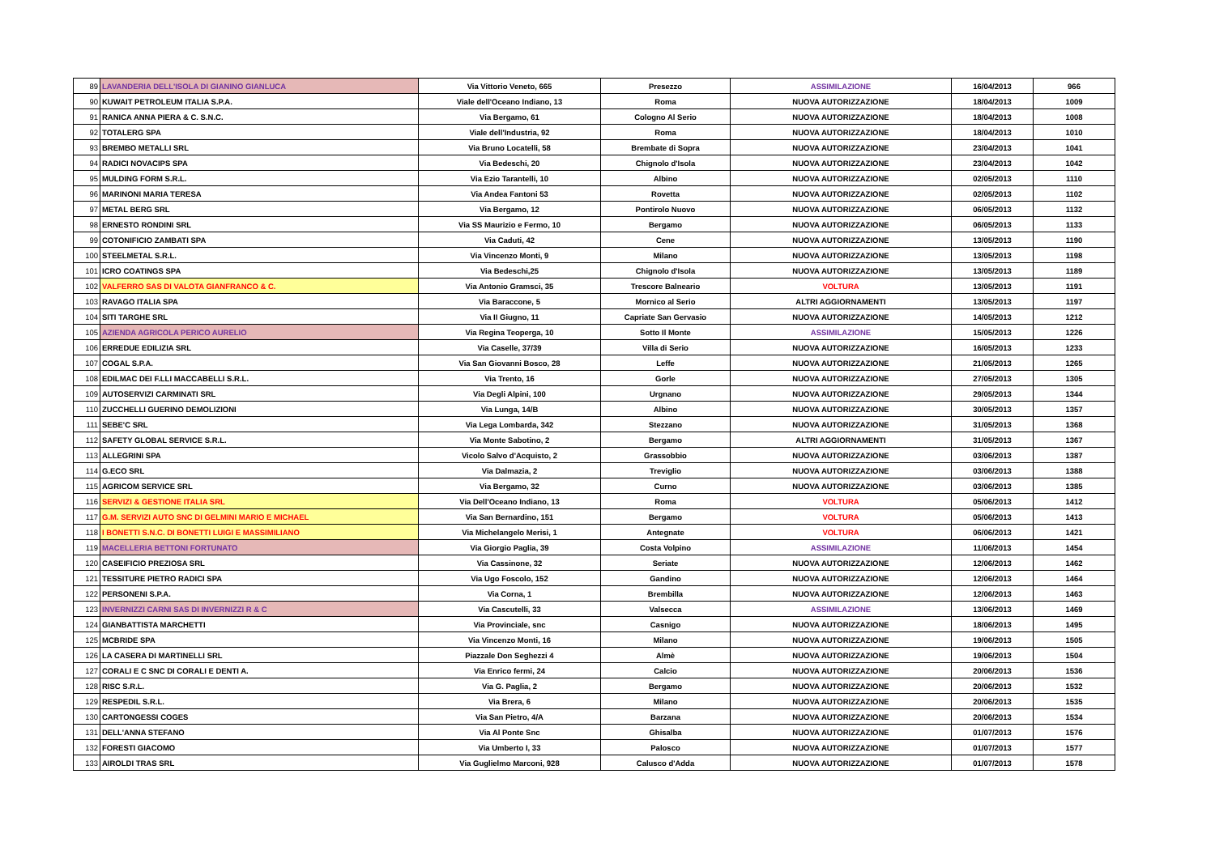| 89 | LAVANDERIA DELL'ISOLA DI GIANINO GIANLUCA | Via Vittorio Veneto, 665 | Presezzo | ASSIMILAZIONE | 16/04/2013 | 966 |
| 90 | KUWAIT PETROLEUM ITALIA S.P.A. | Viale dell'Oceano Indiano, 13 | Roma | NUOVA AUTORIZZAZIONE | 18/04/2013 | 1009 |
| 91 | RANICA ANNA PIERA & C. S.N.C. | Via Bergamo, 61 | Cologno Al Serio | NUOVA AUTORIZZAZIONE | 18/04/2013 | 1008 |
| 92 | TOTALERG SPA | Viale dell'Industria, 92 | Roma | NUOVA AUTORIZZAZIONE | 18/04/2013 | 1010 |
| 93 | BREMBO METALLI SRL | Via Bruno Locatelli, 58 | Brembate di Sopra | NUOVA AUTORIZZAZIONE | 23/04/2013 | 1041 |
| 94 | RADICI NOVACIPS SPA | Via Bedeschi, 20 | Chignolo d'Isola | NUOVA AUTORIZZAZIONE | 23/04/2013 | 1042 |
| 95 | MULDING FORM S.R.L. | Via Ezio Tarantelli, 10 | Albino | NUOVA AUTORIZZAZIONE | 02/05/2013 | 1110 |
| 96 | MARINONI MARIA TERESA | Via Andea Fantoni 53 | Rovetta | NUOVA AUTORIZZAZIONE | 02/05/2013 | 1102 |
| 97 | METAL BERG SRL | Via Bergamo, 12 | Pontirolo Nuovo | NUOVA AUTORIZZAZIONE | 06/05/2013 | 1132 |
| 98 | ERNESTO RONDINI SRL | Via SS Maurizio e Fermo, 10 | Bergamo | NUOVA AUTORIZZAZIONE | 06/05/2013 | 1133 |
| 99 | COTONIFICIO ZAMBATI SPA | Via Caduti, 42 | Cene | NUOVA AUTORIZZAZIONE | 13/05/2013 | 1190 |
| 100 | STEELMETAL S.R.L. | Via Vincenzo Monti, 9 | Milano | NUOVA AUTORIZZAZIONE | 13/05/2013 | 1198 |
| 101 | ICRO COATINGS SPA | Via Bedeschi,25 | Chignolo d'Isola | NUOVA AUTORIZZAZIONE | 13/05/2013 | 1189 |
| 102 | VALFERRO SAS DI VALOTA GIANFRANCO & C. | Via Antonio Gramsci, 35 | Trescore Balneario | VOLTURA | 13/05/2013 | 1191 |
| 103 | RAVAGO ITALIA SPA | Via Baraccone, 5 | Mornico al Serio | ALTRI AGGIORNAMENTI | 13/05/2013 | 1197 |
| 104 | SITI TARGHE SRL | Via II Giugno, 11 | Capriate San Gervasio | NUOVA AUTORIZZAZIONE | 14/05/2013 | 1212 |
| 105 | AZIENDA AGRICOLA PERICO AURELIO | Via Regina Teoperga, 10 | Sotto Il Monte | ASSIMILAZIONE | 15/05/2013 | 1226 |
| 106 | ERREDUE EDILIZIA SRL | Via Caselle, 37/39 | Villa di Serio | NUOVA AUTORIZZAZIONE | 16/05/2013 | 1233 |
| 107 | COGAL S.P.A. | Via San Giovanni Bosco, 28 | Leffe | NUOVA AUTORIZZAZIONE | 21/05/2013 | 1265 |
| 108 | EDILMAC DEI F.LLI MACCABELLI S.R.L. | Via Trento, 16 | Gorle | NUOVA AUTORIZZAZIONE | 27/05/2013 | 1305 |
| 109 | AUTOSERVIZI CARMINATI SRL | Via Degli Alpini, 100 | Urgnano | NUOVA AUTORIZZAZIONE | 29/05/2013 | 1344 |
| 110 | ZUCCHELLI GUERINO DEMOLIZIONI | Via Lunga, 14/B | Albino | NUOVA AUTORIZZAZIONE | 30/05/2013 | 1357 |
| 111 | SEBE'C SRL | Via Lega Lombarda, 342 | Stezzano | NUOVA AUTORIZZAZIONE | 31/05/2013 | 1368 |
| 112 | SAFETY GLOBAL SERVICE S.R.L. | Via Monte Sabotino, 2 | Bergamo | ALTRI AGGIORNAMENTI | 31/05/2013 | 1367 |
| 113 | ALLEGRINI SPA | Vicolo Salvo d'Acquisto, 2 | Grassobbio | NUOVA AUTORIZZAZIONE | 03/06/2013 | 1387 |
| 114 | G.ECO SRL | Via Dalmazia, 2 | Treviglio | NUOVA AUTORIZZAZIONE | 03/06/2013 | 1388 |
| 115 | AGRICOM SERVICE SRL | Via Bergamo, 32 | Curno | NUOVA AUTORIZZAZIONE | 03/06/2013 | 1385 |
| 116 | SERVIZI & GESTIONE ITALIA SRL | Via Dell'Oceano Indiano, 13 | Roma | VOLTURA | 05/06/2013 | 1412 |
| 117 | G.M. SERVIZI AUTO SNC DI GELMINI MARIO E MICHAEL | Via San Bernardino, 151 | Bergamo | VOLTURA | 05/06/2013 | 1413 |
| 118 | I BONETTI S.N.C. DI BONETTI LUIGI E MASSIMILIANO | Via Michelangelo Merisi, 1 | Antegnate | VOLTURA | 06/06/2013 | 1421 |
| 119 | MACELLERIA BETTONI FORTUNATO | Via Giorgio Paglia, 39 | Costa Volpino | ASSIMILAZIONE | 11/06/2013 | 1454 |
| 120 | CASEIFICIO PREZIOSA SRL | Via Cassinone, 32 | Seriate | NUOVA AUTORIZZAZIONE | 12/06/2013 | 1462 |
| 121 | TESSITURE PIETRO RADICI SPA | Via Ugo Foscolo, 152 | Gandino | NUOVA AUTORIZZAZIONE | 12/06/2013 | 1464 |
| 122 | PERSONENI S.P.A. | Via Corna, 1 | Brembilla | NUOVA AUTORIZZAZIONE | 12/06/2013 | 1463 |
| 123 | INVERNIZZI CARNI SAS DI INVERNIZZI R & C | Via Cascutelli, 33 | Valsecca | ASSIMILAZIONE | 13/06/2013 | 1469 |
| 124 | GIANBATTISTA MARCHETTI | Via Provinciale, snc | Casnigo | NUOVA AUTORIZZAZIONE | 18/06/2013 | 1495 |
| 125 | MCBRIDE SPA | Via Vincenzo Monti, 16 | Milano | NUOVA AUTORIZZAZIONE | 19/06/2013 | 1505 |
| 126 | LA CASERA DI MARTINELLI SRL | Piazzale Don Seghezzi 4 | Almè | NUOVA AUTORIZZAZIONE | 19/06/2013 | 1504 |
| 127 | CORALI E C SNC DI CORALI E DENTI A. | Via Enrico fermi, 24 | Calcio | NUOVA AUTORIZZAZIONE | 20/06/2013 | 1536 |
| 128 | RISC S.R.L. | Via G. Paglia, 2 | Bergamo | NUOVA AUTORIZZAZIONE | 20/06/2013 | 1532 |
| 129 | RESPEDIL S.R.L. | Via Brera, 6 | Milano | NUOVA AUTORIZZAZIONE | 20/06/2013 | 1535 |
| 130 | CARTONGESSI COGES | Via San Pietro, 4/A | Barzana | NUOVA AUTORIZZAZIONE | 20/06/2013 | 1534 |
| 131 | DELL'ANNA STEFANO | Via Al Ponte Snc | Ghisalba | NUOVA AUTORIZZAZIONE | 01/07/2013 | 1576 |
| 132 | FORESTI GIACOMO | Via Umberto I, 33 | Palosco | NUOVA AUTORIZZAZIONE | 01/07/2013 | 1577 |
| 133 | AIROLDI TRAS SRL | Via Guglielmo Marconi, 928 | Calusco d'Adda | NUOVA AUTORIZZAZIONE | 01/07/2013 | 1578 |